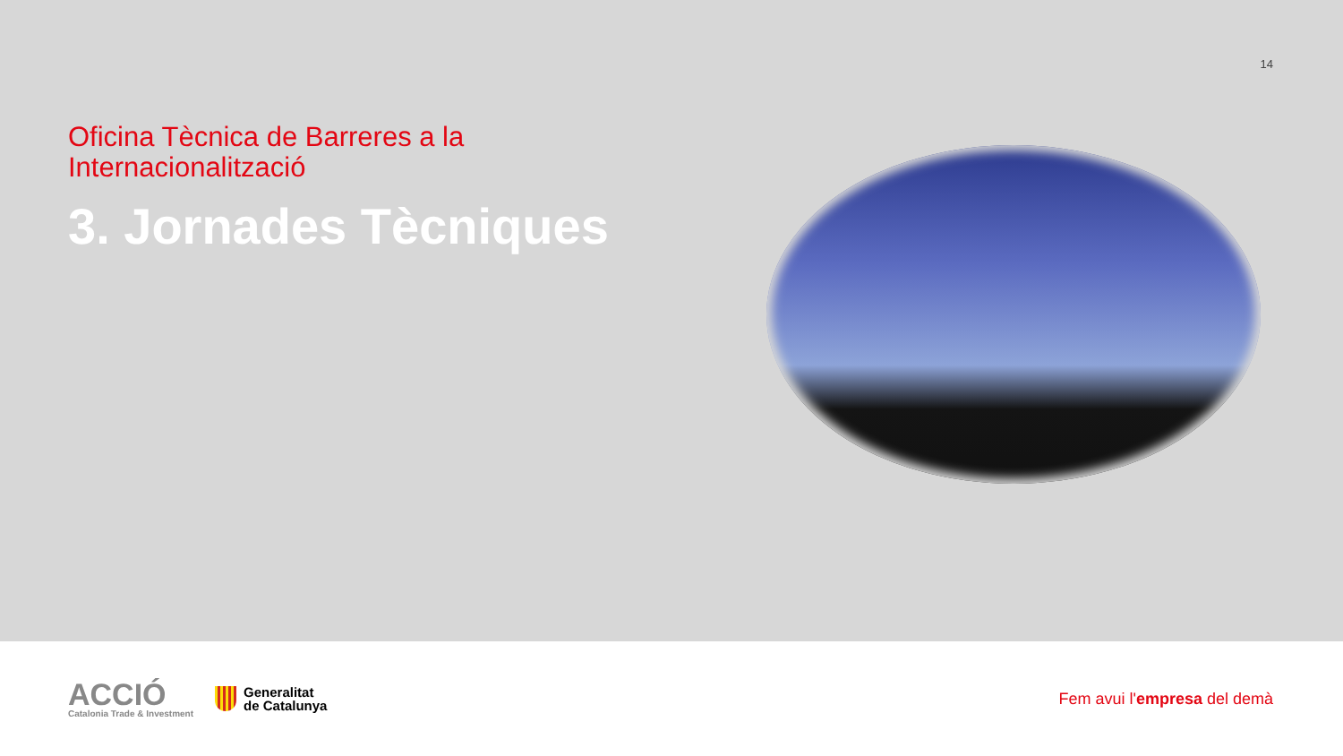14
Oficina Tècnica de Barreres a la Internacionalització
3. Jornades Tècniques
ACCIÓ
Catalonia Trade & Investment
Generalitat
de Catalunya
Fem avui l'empresa del demà